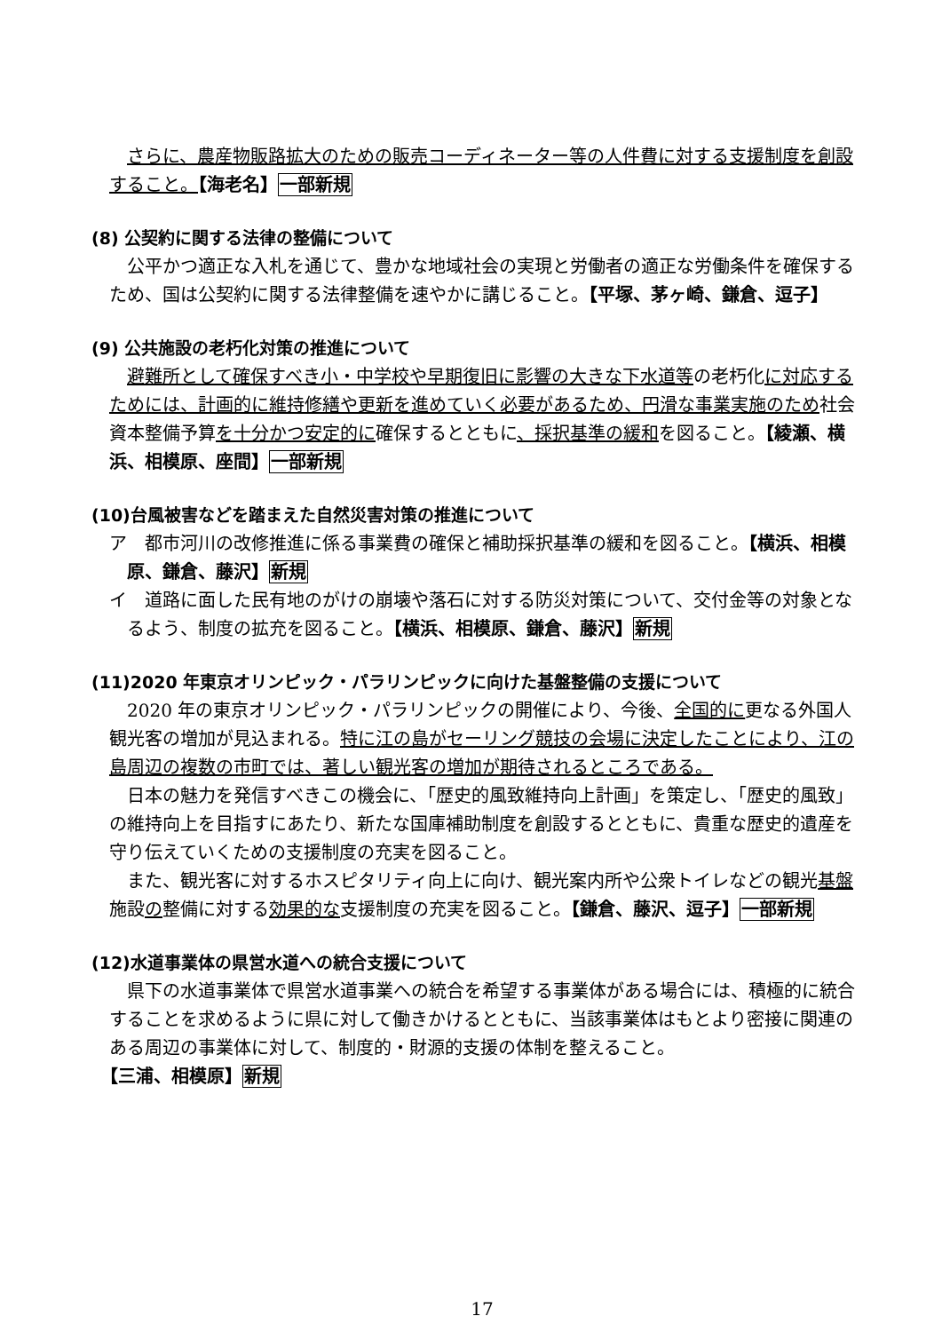さらに、農産物販路拡大のための販売コーディネーター等の人件費に対する支援制度を創設すること。【海老名】一部新規
(8) 公契約に関する法律の整備について
公平かつ適正な入札を通じて、豊かな地域社会の実現と労働者の適正な労働条件を確保するため、国は公契約に関する法律整備を速やかに講じること。【平塚、茅ヶ崎、鎌倉、逗子】
(9) 公共施設の老朽化対策の推進について
避難所として確保すべき小・中学校や早期復旧に影響の大きな下水道等の老朽化に対応するためには、計画的に維持修繕や更新を進めていく必要があるため、円滑な事業実施のため社会資本整備予算を十分かつ安定的に確保するとともに、採択基準の緩和を図ること。【綾瀬、横浜、相模原、座間】一部新規
(10)台風被害などを踏まえた自然災害対策の推進について
ア　都市河川の改修推進に係る事業費の確保と補助採択基準の緩和を図ること。【横浜、相模原、鎌倉、藤沢】新規
イ　道路に面した民有地のがけの崩壊や落石に対する防災対策について、交付金等の対象となるよう、制度の拡充を図ること。【横浜、相模原、鎌倉、藤沢】新規
(11)2020 年東京オリンピック・パラリンピックに向けた基盤整備の支援について
2020 年の東京オリンピック・パラリンピックの開催により、今後、全国的に更なる外国人観光客の増加が見込まれる。特に江の島がセーリング競技の会場に決定したことにより、江の島周辺の複数の市町では、著しい観光客の増加が期待されるところである。
日本の魅力を発信すべきこの機会に、「歴史的風致維持向上計画」を策定し、「歴史的風致」の維持向上を目指すにあたり、新たな国庫補助制度を創設するとともに、貴重な歴史的遺産を守り伝えていくための支援制度の充実を図ること。
また、観光客に対するホスピタリティ向上に向け、観光案内所や公衆トイレなどの観光基盤施設の整備に対する効果的な支援制度の充実を図ること。【鎌倉、藤沢、逗子】一部新規
(12)水道事業体の県営水道への統合支援について
県下の水道事業体で県営水道事業への統合を希望する事業体がある場合には、積極的に統合することを求めるように県に対して働きかけるとともに、当該事業体はもとより密接に関連のある周辺の事業体に対して、制度的・財源的支援の体制を整えること。
【三浦、相模原】新規
17